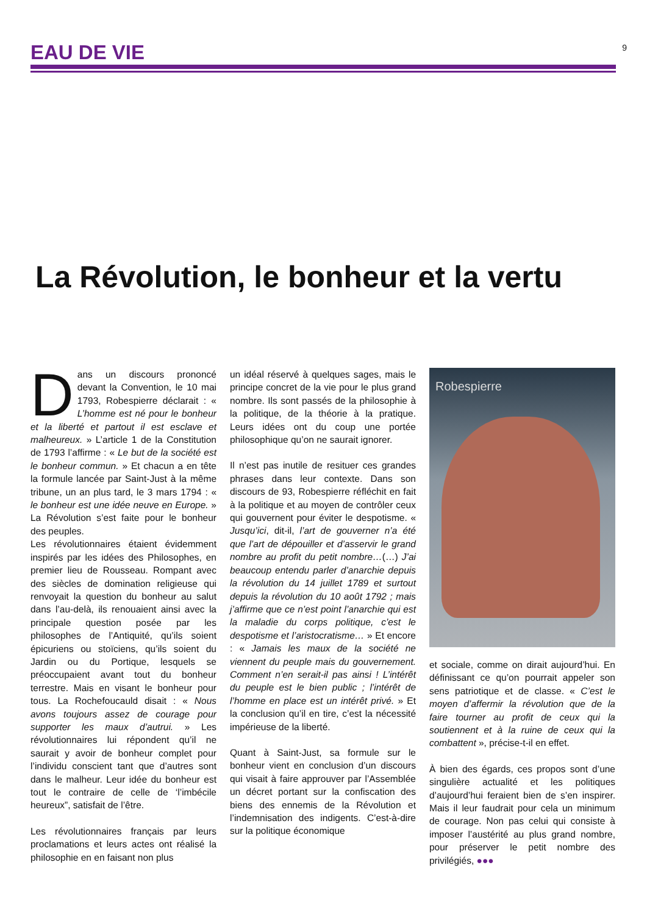EAU DE VIE
9
La Révolution, le bonheur et la vertu
Dans un discours prononcé devant la Convention, le 10 mai 1793, Robespierre déclarait : « L’homme est né pour le bonheur et la liberté et partout il est esclave et malheureux. » L’article 1 de la Constitution de 1793 l’affirme : « Le but de la société est le bonheur commun. » Et chacun a en tête la formule lancée par Saint-Just à la même tribune, un an plus tard, le 3 mars 1794 : « le bonheur est une idée neuve en Europe. » La Révolution s’est faite pour le bonheur des peuples.
Les révolutionnaires étaient évidemment inspirés par les idées des Philosophes, en premier lieu de Rousseau. Rompant avec des siècles de domination religieuse qui renvoyait la question du bonheur au salut dans l’au-delà, ils renouaient ainsi avec la principale question posée par les philosophes de l’Antiquité, qu’ils soient épicuriens ou stoïciens, qu’ils soient du Jardin ou du Portique, lesquels se préoccupaient avant tout du bonheur terrestre. Mais en visant le bonheur pour tous. La Rochefoucauld disait : « Nous avons toujours assez de courage pour supporter les maux d’autrui. » Les révolutionnaires lui répondent qu’il ne saurait y avoir de bonheur complet pour l’individu conscient tant que d’autres sont dans le malheur. Leur idée du bonheur est tout le contraire de celle de ‘l’imbécile heureux”, satisfait de l’être.
Les révolutionnaires français par leurs proclamations et leurs actes ont réalisé la philosophie en en faisant non plus
un idéal réservé à quelques sages, mais le principe concret de la vie pour le plus grand nombre. Ils sont passés de la philosophie à la politique, de la théorie à la pratique. Leurs idées ont du coup une portée philosophique qu’on ne saurait ignorer.
Il n’est pas inutile de resituer ces grandes phrases dans leur contexte. Dans son discours de 93, Robespierre réfléchit en fait à la politique et au moyen de contrôler ceux qui gouvernent pour éviter le despotisme. « Jusqu’ici, dit-il, l’art de gouverner n’a été que l’art de dépouiller et d’asservir le grand nombre au profit du petit nombre…(…) J’ai beaucoup entendu parler d’anarchie depuis la révolution du 14 juillet 1789 et surtout depuis la révolution du 10 août 1792 ; mais j’affirme que ce n’est point l’anarchie qui est la maladie du corps politique, c’est le despotisme et l’aristocratisme… » Et encore : « Jamais les maux de la société ne viennent du peuple mais du gouvernement. Comment n’en serait-il pas ainsi ! L’intérêt du peuple est le bien public ; l’intérêt de l’homme en place est un intérêt privé. » Et la conclusion qu’il en tire, c’est la nécessité impérieuse de la liberté.
Quant à Saint-Just, sa formule sur le bonheur vient en conclusion d’un discours qui visait à faire approuver par l’Assemblée un décret portant sur la confiscation des biens des ennemis de la Révolution et l’indemnisation des indigents. C’est-à-dire sur la politique économique
Robespierre
et sociale, comme on dirait aujourd’hui. En définissant ce qu’on pourrait appeler son sens patriotique et de classe. « C’est le moyen d’affermir la révolution que de la faire tourner au profit de ceux qui la soutiennent et à la ruine de ceux qui la combattent », précise-t-il en effet.
À bien des égards, ces propos sont d’une singulière actualité et les politiques d’aujourd’hui feraient bien de s’en inspirer. Mais il leur faudrait pour cela un minimum de courage. Non pas celui qui consiste à imposer l’austérité au plus grand nombre, pour préserver le petit nombre des privilégiés, ●●●